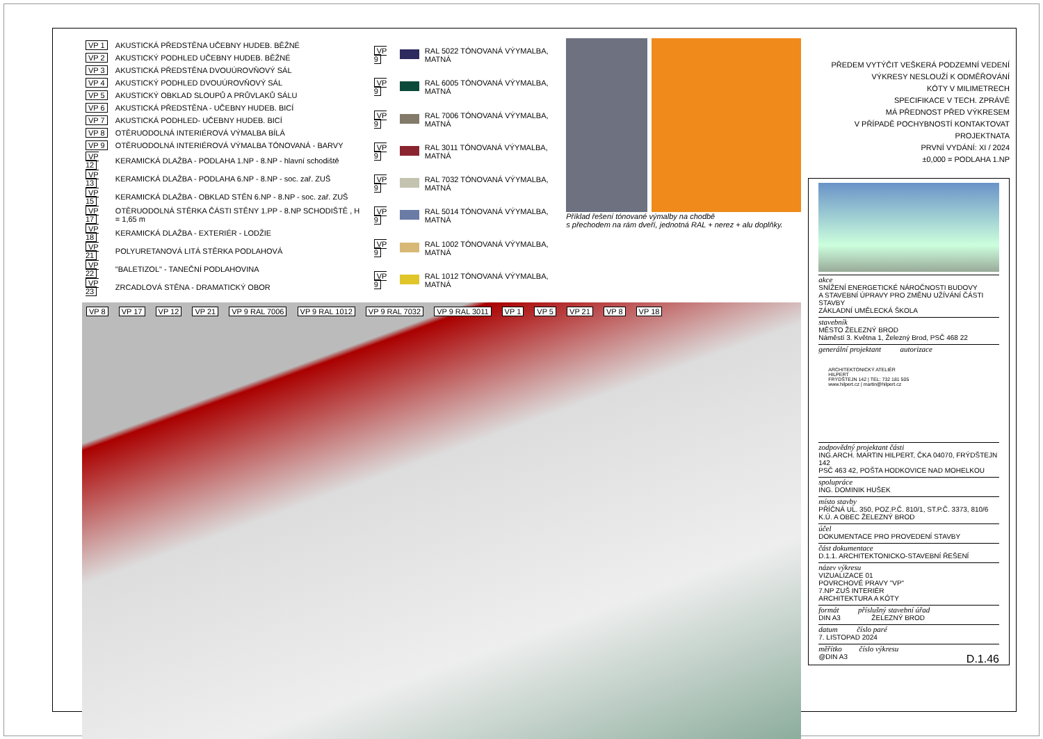| VP 1 | AKUSTICKÁ PŘEDSTĚNA UČEBNY HUDEB. BĚŽNÉ |
| VP 2 | AKUSTICKÝ PODHLED UČEBNY HUDEB. BĚŽNÉ |
| VP 3 | AKUSTICKÁ PŘEDSTĚNA DVOUÚROVŇOVÝ SÁL |
| VP 4 | AKUSTICKÝ PODHLED DVOUÚROVŇOVÝ SÁL |
| VP 5 | AKUSTICKÝ OBKLAD SLOUPŮ A PRŮVLAKŮ SÁLU |
| VP 6 | AKUSTICKÁ PŘEDSTĚNA - UČEBNY HUDEB. BICÍ |
| VP 7 | AKUSTICKÁ PODHLED- UČEBNY HUDEB. BICÍ |
| VP 8 | OTĚRUODOLNÁ INTERIÉROVÁ VÝMALBA BÍLÁ |
| VP 9 | OTĚRUODOLNÁ INTERIÉROVÁ VÝMALBA TÓNOVANÁ - BARVY |
| VP 12 | KERAMICKÁ DLAŽBA - PODLAHA 1.NP - 8.NP - hlavní schodiště |
| VP 13 | KERAMICKÁ DLAŽBA - PODLAHA 6.NP - 8.NP - soc. zař. ZUŠ |
| VP 15 | KERAMICKÁ DLAŽBA - OBKLAD STĚN 6.NP - 8.NP - soc. zař. ZUŠ |
| VP 17 | OTĚRUODOLNÁ STĚRKA ČÁSTI STĚNY 1.PP - 8.NP SCHODIŠTĚ , H = 1,65 m |
| VP 18 | KERAMICKÁ DLAŽBA - EXTERIÉR - LODŽIE |
| VP 21 | POLYURETANOVÁ LITÁ STĚRKA PODLAHOVÁ |
| VP 22 | "BALETIZOL" - TANEČNÍ PODLAHOVINA |
| VP 23 | ZRCADLOVÁ STĚNA - DRAMATICKÝ OBOR |
| VP 9 | | RAL 5022 TÓNOVANÁ VÝYMALBA, MATNÁ |
| VP 9 | | RAL 6005 TÓNOVANÁ VÝYMALBA, MATNÁ |
| VP 9 | | RAL 7006 TÓNOVANÁ VÝYMALBA, MATNÁ |
| VP 9 | | RAL 3011 TÓNOVANÁ VÝYMALBA, MATNÁ |
| VP 9 | | RAL 7032 TÓNOVANÁ VÝYMALBA, MATNÁ |
| VP 9 | | RAL 5014 TÓNOVANÁ VÝYMALBA, MATNÁ |
| VP 9 | | RAL 1002 TÓNOVANÁ VÝYMALBA, MATNÁ |
| VP 9 | | RAL 1012 TÓNOVANÁ VÝYMALBA, MATNÁ |
Příklad řešení tónované výmalby na chodbě
s přechodem na rám dveří, jednotná RAL + nerez + alu doplňky.
VP 8 VP 17 VP 12 VP 21 VP 9 RAL 7006 VP 9 RAL 1012 VP 9 RAL 7032 VP 9 RAL 3011 VP 1 VP 5 VP 21 VP 8 VP 18
PŘEDEM VYTÝČIT VEŠKERÁ PODZEMNÍ VEDENÍ
VÝKRESY NESLOUŽÍ K ODMĚŘOVÁNÍ
KÓTY V MILIMETRECH
SPECIFIKACE V TECH. ZPRÁVĚ
MÁ PŘEDNOST PŘED VÝKRESEM
V PŘÍPADĚ POCHYBNOSTÍ KONTAKTOVAT PROJEKTNATA
PRVNÍ VYDÁNÍ: XI / 2024
±0,000 = PODLAHA 1.NP
akce
SNÍŽENÍ ENERGETICKÉ NÁROČNOSTI BUDOVY
A STAVEBNÍ ÚPRAVY PRO ZMĚNU UŽÍVÁNÍ ČÁSTI STAVBY
ZÁKLADNÍ UMĚLECKÁ ŠKOLA
stavebník
MĚSTO ŽELEZNÝ BROD
Náměstí 3. Května 1, Železný Brod, PSČ 468 22
generální projektant autorizace
ARCHITEKTONICKÝ ATELIÉR
HILPERT
FRÝDŠTEJN 142 | TEL: 732 181 505
www.hilpert.cz | martin@hilpert.cz
zodpovědný projektant části
ING.ARCH. MARTIN HILPERT, ČKA 04070, FRÝDŠTEJN 142
PSČ 463 42, POŠTA HODKOVICE NAD MOHELKOU
spolupráce
ING. DOMINIK HUŠEK
místo stavby
PŘÍČNÁ UL. 350, POZ.P.Č. 810/1, ST.P.Č. 3373, 810/6
K.Ú. A OBEC ŽELEZNÝ BROD
účel
DOKUMENTACE PRO PROVEDENÍ STAVBY
část dokumentace
D.1.1. ARCHITEKTONICKO-STAVEBNÍ ŘEŠENÍ
název výkresu
VIZUALIZACE 01
POVRCHOVÉ PRAVY "VP"
7.NP ZUŠ INTERIÉR
ARCHITEKTURA A KÓTY
formát příslušný stavební úřad
DIN A3 ŽELEZNÝ BROD
datum číslo paré
7. LISTOPAD 2024
měřítko číslo výkresu
@DIN A3 D.1.46